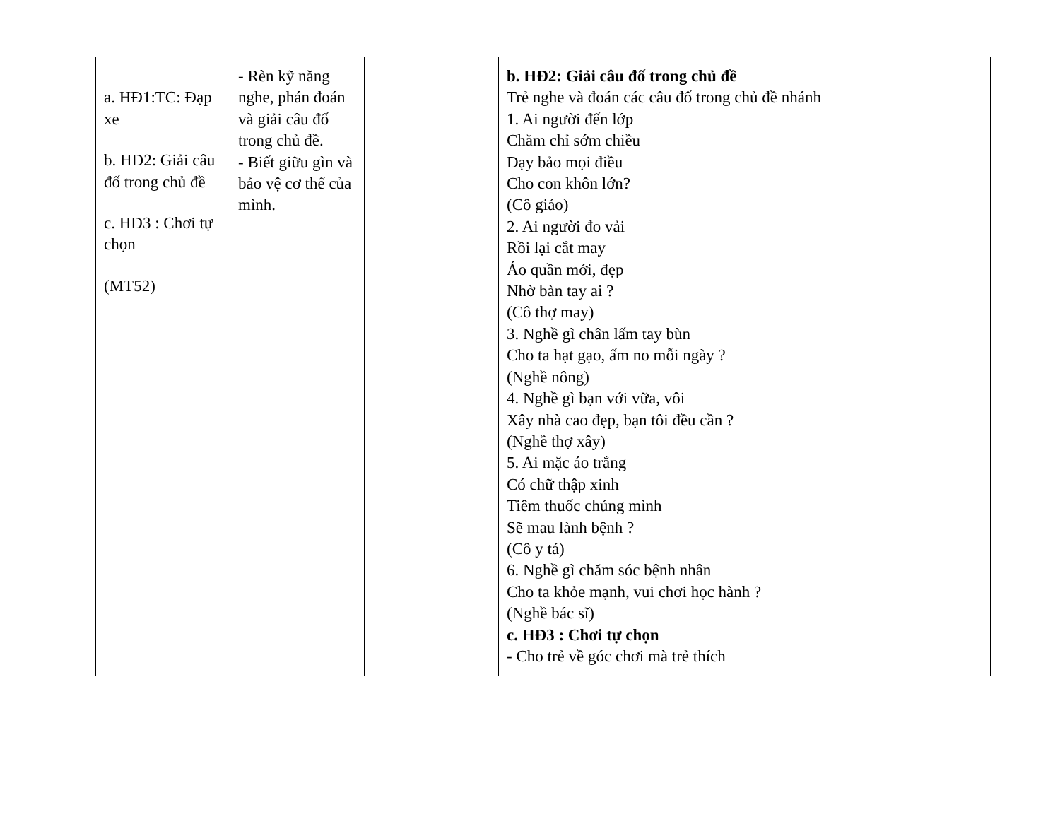| a. HĐ1:TC: Đạp xe b. HĐ2: Giải câu đố trong chủ đề c. HĐ3 : Chơi tự chọn (MT52) | - Rèn kỹ năng nghe, phán đoán và giải câu đố trong chủ đề. - Biết giữu gìn và bảo vệ cơ thể của mình. | | b. HĐ2: Giải câu đố trong chủ đề Trẻ nghe và đoán các câu đố trong chủ đề nhánh 1. Ai người đến lớp Chăm chỉ sớm chiều Dạy bảo mọi điều Cho con khôn lớn? (Cô giáo) 2. Ai người đo vải Rồi lại cắt may Áo quần mới, đẹp Nhờ bàn tay ai ? (Cô thợ may) 3. Nghề gì chân lấm tay bùn Cho ta hạt gạo, ấm no mỗi ngày ? (Nghề nông) 4. Nghề gì bạn với vữa, vôi Xây nhà cao đẹp, bạn tôi đều cần ? (Nghề thợ xây) 5. Ai mặc áo trắng Có chữ thập xinh Tiêm thuốc chúng mình Sẽ mau lành bệnh ? (Cô y tá) 6. Nghề gì chăm sóc bệnh nhân Cho ta khỏe mạnh, vui chơi học hành ? (Nghề bác sĩ) c. HĐ3 : Chơi tự chọn - Cho trẻ về góc chơi mà trẻ thích |